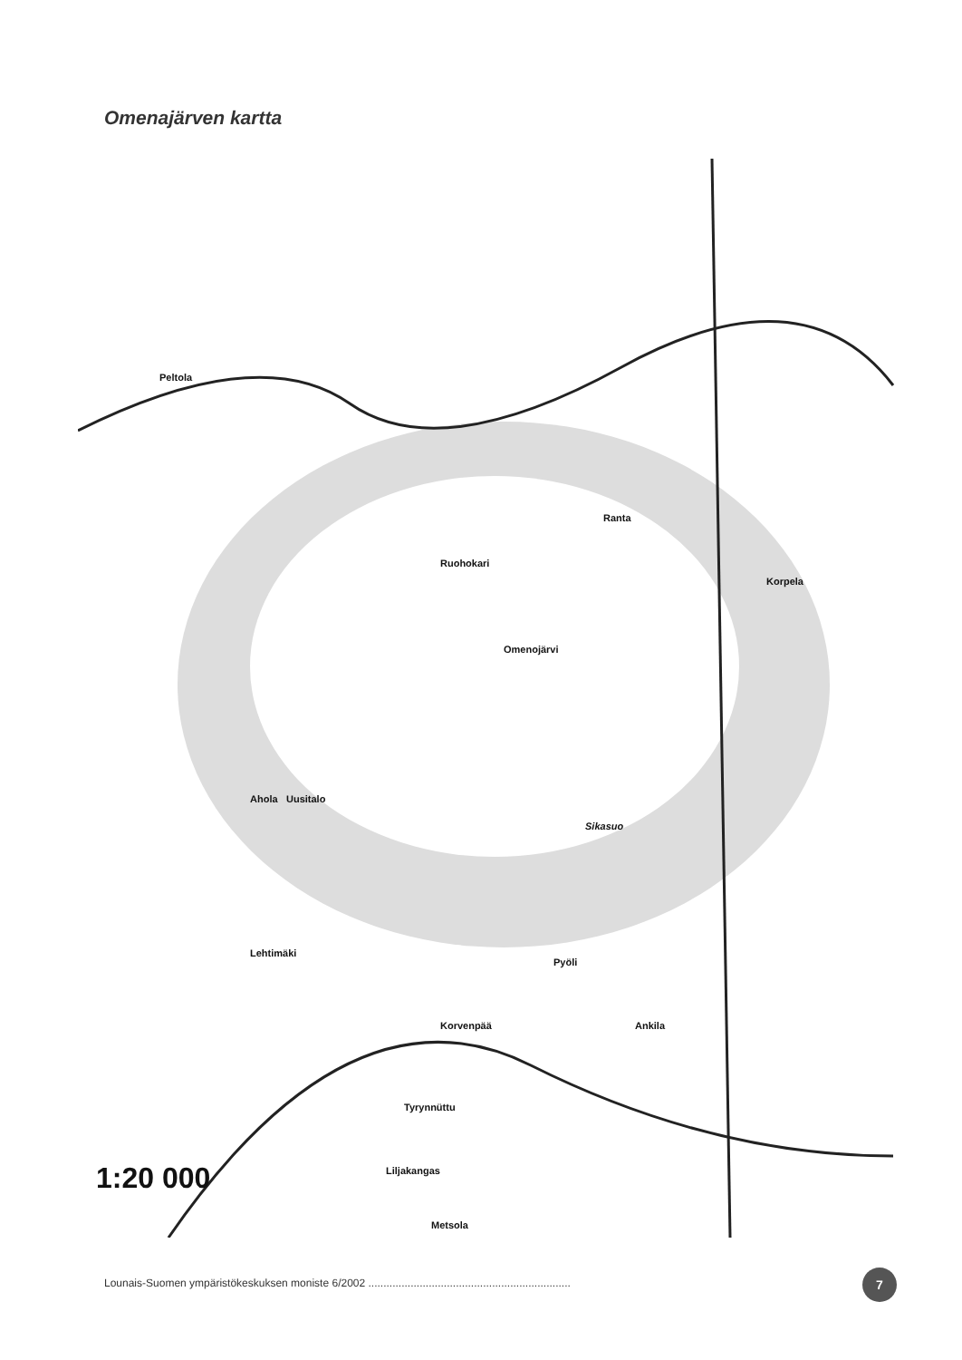Omenajärven kartta
Peltola
Omenojärvi
Ruohokari
Ranta
Korpela
Ahola
Uusitalo
Sikasuo
Lehtimäki
Pyöli
Ankila
Korvenpää
Tyrynnüttu
Liljakangas
1:20 000
Metsola
Lounais-Suomen ympäristökeskuksen moniste 6/2002 ...................................................................
7